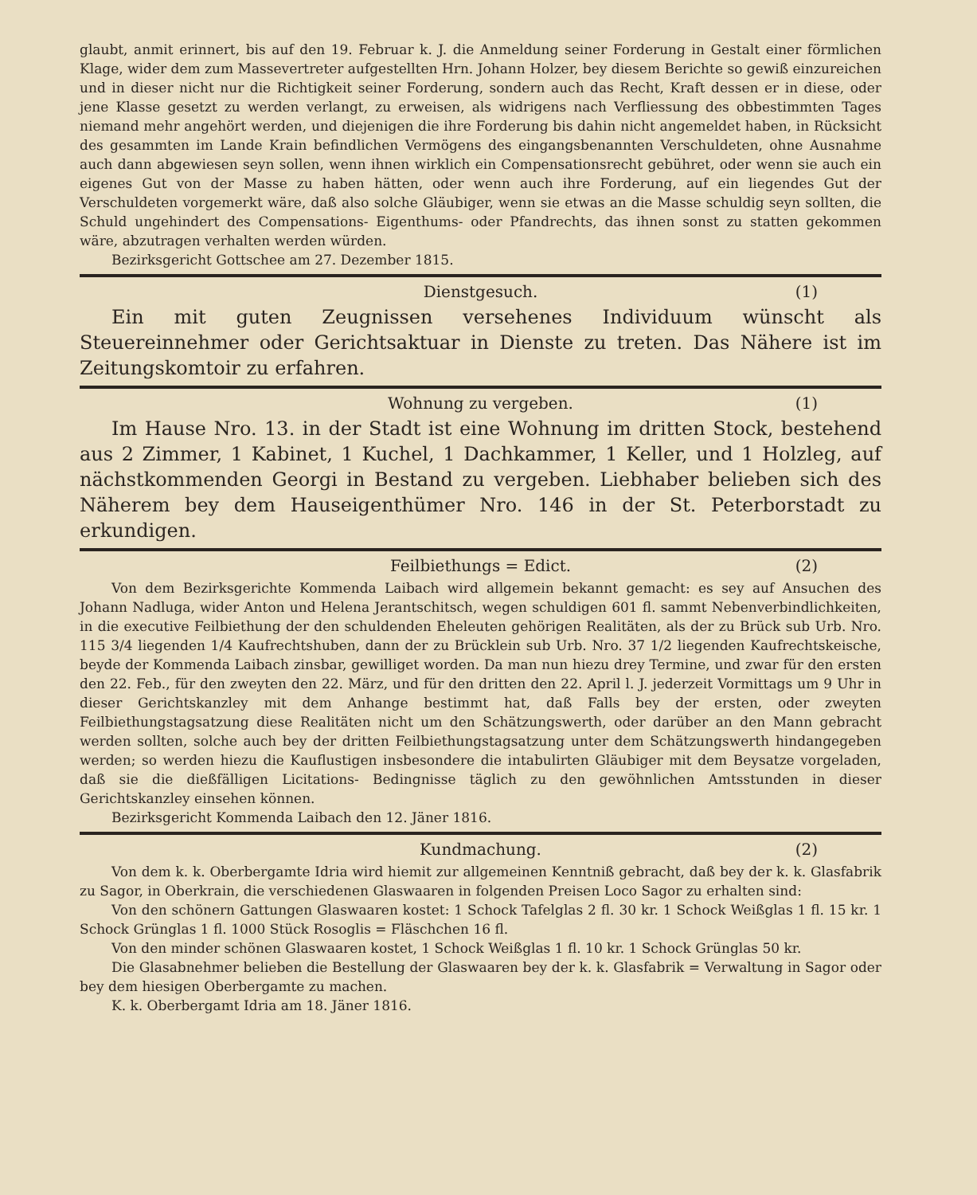glaubt, anmit erinnert, bis auf den 19. Februar k. J. die Anmeldung seiner Forderung in Gestalt einer förmlichen Klage, wider dem zum Massevertreter aufgestellten Hrn. Johann Holzer, bey diesem Berichte so gewiß einzureichen und in dieser nicht nur die Richtigkeit seiner Forderung, sondern auch das Recht, Kraft dessen er in diese, oder jene Klasse gesetzt zu werden verlangt, zu erweisen, als widrigens nach Verfliessung des obbestimmten Tages niemand mehr angehört werden, und diejenigen die ihre Forderung bis dahin nicht angemeldet haben, in Rücksicht des gesammten im Lande Krain befindlichen Vermögens des eingangsbenannten Verschuldeten, ohne Ausnahme auch dann abgewiesen seyn sollen, wenn ihnen wirklich ein Compensationsrecht gebühret, oder wenn sie auch ein eigenes Gut von der Masse zu haben hätten, oder wenn auch ihre Forderung, auf ein liegendes Gut der Verschuldeten vorgemerkt wäre, daß also solche Gläubiger, wenn sie etwas an die Masse schuldig seyn sollten, die Schuld ungehindert des Compensations- Eigenthums- oder Pfandrechts, das ihnen sonst zu statten gekommen wäre, abzutragen verhalten werden würden.
Bezirksgericht Gottschee am 27. Dezember 1815.
Dienstgesuch. (1)
Ein mit guten Zeugnissen versehenes Individuum wünscht als Steuereinnehmer oder Gerichtsaktuar in Dienste zu treten. Das Nähere ist im Zeitungskomtoir zu erfahren.
Wohnung zu vergeben. (1)
Im Hause Nro. 13. in der Stadt ist eine Wohnung im dritten Stock, bestehend aus 2 Zimmer, 1 Kabinet, 1 Kuchel, 1 Dachkammer, 1 Keller, und 1 Holzleg, auf nächstkommenden Georgi in Bestand zu vergeben. Liebhaber belieben sich des Näherem bey dem Hauseigenthümer Nro. 146 in der St. Peterborstadt zu erkundigen.
Feilbiethungs = Edict. (2)
Von dem Bezirksgerichte Kommenda Laibach wird allgemein bekannt gemacht: es sey auf Ansuchen des Johann Nadluga, wider Anton und Helena Jerantschitsch, wegen schuldigen 601 fl. sammt Nebenverbindlichkeiten, in die executive Feilbiethung der den schuldenden Eheleuten gehörigen Realitäten, als der zu Brück sub Urb. Nro. 115 3/4 liegenden 1/4 Kaufrechtshuben, dann der zu Brücklein sub Urb. Nro. 37 1/2 liegenden Kaufrechtskeische, beyde der Kommenda Laibach zinsbar, gewilliget worden. Da man nun hiezu drey Termine, und zwar für den ersten den 22. Feb., für den zweyten den 22. März, und für den dritten den 22. April l. J. jederzeit Vormittags um 9 Uhr in dieser Gerichtskanzley mit dem Anhange bestimmt hat, daß Falls bey der ersten, oder zweyten Feilbiethungstagsatzung diese Realitäten nicht um den Schätzungswerth, oder darüber an den Mann gebracht werden sollten, solche auch bey der dritten Feilbiethungstagsatzung unter dem Schätzungswerth hindangegeben werden; so werden hiezu die Kauflustigen insbesondere die intabulirten Gläubiger mit dem Beysatze vorgeladen, daß sie die dießfälligen Licitations- Bedingnisse täglich zu den gewöhnlichen Amtsstunden in dieser Gerichtskanzley einsehen können.
Bezirksgericht Kommenda Laibach den 12. Jäner 1816.
Kundmachung. (2)
Von dem k. k. Oberbergamte Idria wird hiemit zur allgemeinen Kenntniß gebracht, daß bey der k. k. Glasfabrik zu Sagor, in Oberkrain, die verschiedenen Glaswaaren in folgenden Preisen Loco Sagor zu erhalten sind:
Von den schönern Gattungen Glaswaaren kostet: 1 Schock Tafelglas 2 fl. 30 kr. 1 Schock Weißglas 1 fl. 15 kr. 1 Schock Grünglas 1 fl. 1000 Stück Rosoglis = Fläschchen 16 fl.
Von den minder schönen Glaswaaren kostet, 1 Schock Weißglas 1 fl. 10 kr. 1 Schock Grünglas 50 kr.
Die Glasabnehmer belieben die Bestellung der Glaswaaren bey der k. k. Glasfabrik = Verwaltung in Sagor oder bey dem hiesigen Oberbergamte zu machen.
K. k. Oberbergamt Idria am 18. Jäner 1816.